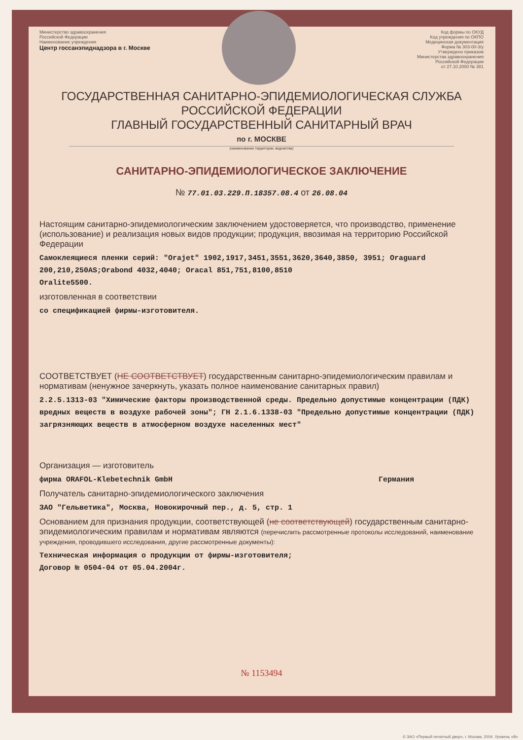Министерство здравоохранения
Российской Федерации
Наименование учреждения
Центр госсанэпиднадзора в г. Москве
Код формы по ОКУД
Код учреждения по ОКПО
Медицинская документация
Форма № 303-00-3/у
Утверждено приказом
Министерства здравоохранения
Российской Федерации
от 27.10.2000 № 381
ГОСУДАРСТВЕННАЯ САНИТАРНО-ЭПИДЕМИОЛОГИЧЕСКАЯ СЛУЖБА
РОССИЙСКОЙ ФЕДЕРАЦИИ
ГЛАВНЫЙ ГОСУДАРСТВЕННЫЙ САНИТАРНЫЙ ВРАЧ
по г. МОСКВЕ
(наименование территории, ведомства)
САНИТАРНО-ЭПИДЕМИОЛОГИЧЕСКОЕ ЗАКЛЮЧЕНИЕ
№ 77.01.03.229.П.18357.08.4 от 26.08.04
Настоящим санитарно-эпидемиологическим заключением удостоверяется, что производство, применение (использование) и реализация новых видов продукции; продукция, ввозимая на территорию Российской Федерации
Самоклеящиеся пленки серий: "Orajet" 1902,1917,3451,3551,3620,3640,3850, 3951; Oraguard 200,210,250AS;Orabond 4032,4040; Oracal 851,751,8100,8510
Oralite5500.
изготовленная в соответствии
со спецификацией фирмы-изготовителя.
СООТВЕТСТВУЕТ (НЕ СООТВЕТСТВУЕТ) государственным санитарно-эпидемиологическим правилам и нормативам (ненужное зачеркнуть, указать полное наименование санитарных правил)
2.2.5.1313-03 "Химические факторы производственной среды. Предельно допустимые концентрации (ПДК) вредных веществ в воздухе рабочей зоны"; ГН 2.1.6.1338-03 "Предельно допустимые концентрации (ПДК) загрязняющих веществ в атмосферном воздухе населенных мест"
Организация — изготовитель
фирма ORAFOL-Klebetechnik GmbH Германия
Получатель санитарно-эпидемиологического заключения
ЗАО "Гельветика", Москва, Новокирочный пер., д. 5, стр. 1
Основанием для признания продукции, соответствующей (не соответствующей) государственным санитарно-эпидемиологическим правилам и нормативам являются (перечислить рассмотренные протоколы исследований, наименование учреждения, проводившего исследования, другие рассмотренные документы):
Техническая информация о продукции от фирмы-изготовителя;
Договор № 0504-04 от 05.04.2004г.
№ 1153494
© ЗАО «Первый печатный двор», г. Москва, 2004. Уровень «В»